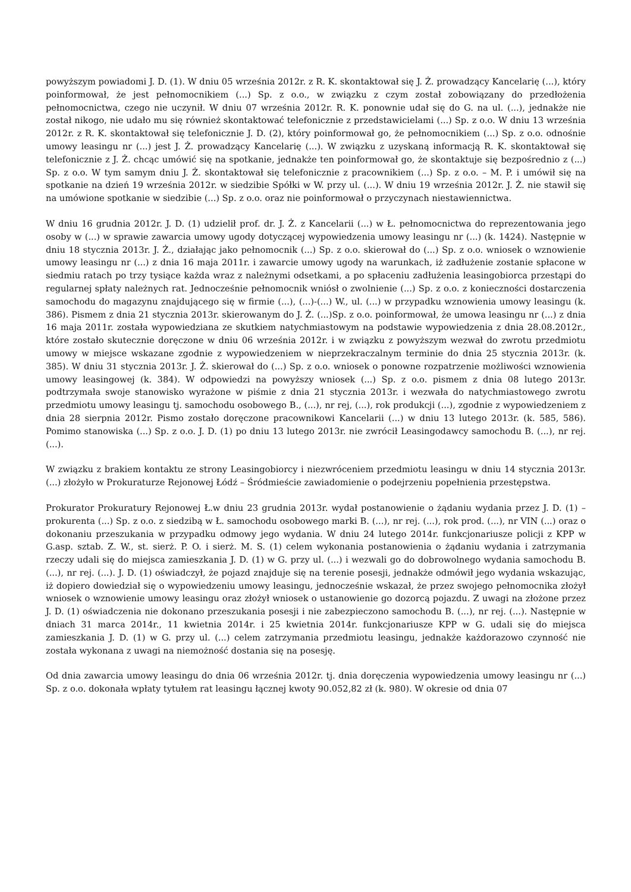powyższym powiadomi J. D. (1). W dniu 05 września 2012r. z R. K. skontaktował się J. Ż. prowadzący Kancelarię (...), który poinformował, że jest pełnomocnikiem (...) Sp. z o.o., w związku z czym został zobowiązany do przedłożenia pełnomocnictwa, czego nie uczynił. W dniu 07 września 2012r. R. K. ponownie udał się do G. na ul. (...), jednakże nie został nikogo, nie udało mu się również skontaktować telefonicznie z przedstawicielami (...) Sp. z o.o. W dniu 13 września 2012r. z R. K. skontaktował się telefonicznie J. D. (2), który poinformował go, że pełnomocnikiem (...) Sp. z o.o. odnośnie umowy leasingu nr (...) jest J. Ż. prowadzący Kancelarię (...). W związku z uzyskaną informacją R. K. skontaktował się telefonicznie z J. Ż. chcąc umówić się na spotkanie, jednakże ten poinformował go, że skontaktuje się bezpośrednio z (...) Sp. z o.o. W tym samym dniu J. Ż. skontaktował się telefonicznie z pracownikiem (...) Sp. z o.o. – M. P. i umówił się na spotkanie na dzień 19 września 2012r. w siedzibie Spółki w W. przy ul. (...). W dniu 19 września 2012r. J. Ż. nie stawił się na umówione spotkanie w siedzibie (...) Sp. z o.o. oraz nie poinformował o przyczynach niestawiennictwa.
W dniu 16 grudnia 2012r. J. D. (1) udzielił prof. dr. J. Ż. z Kancelarii (...) w Ł. pełnomocnictwa do reprezentowania jego osoby w (...) w sprawie zawarcia umowy ugody dotyczącej wypowiedzenia umowy leasingu nr (...) (k. 1424). Następnie w dniu 18 stycznia 2013r. J. Ż., działając jako pełnomocnik (...) Sp. z o.o. skierował do (...) Sp. z o.o. wniosek o wznowienie umowy leasingu nr (...) z dnia 16 maja 2011r. i zawarcie umowy ugody na warunkach, iż zadłużenie zostanie spłacone w siedmiu ratach po trzy tysiące każda wraz z należnymi odsetkami, a po spłaceniu zadłużenia leasingobiorca przestąpi do regularnej spłaty należnych rat. Jednocześnie pełnomocnik wniósł o zwolnienie (...) Sp. z o.o. z konieczności dostarczenia samochodu do magazynu znajdującego się w firmie (...), (...)-(...) W., ul. (...) w przypadku wznowienia umowy leasingu (k. 386). Pismem z dnia 21 stycznia 2013r. skierowanym do J. Ż. (...)Sp. z o.o. poinformował, że umowa leasingu nr (...) z dnia 16 maja 2011r. została wypowiedziana ze skutkiem natychmiastowym na podstawie wypowiedzenia z dnia 28.08.2012r., które zostało skutecznie doręczone w dniu 06 września 2012r. i w związku z powyższym wezwał do zwrotu przedmiotu umowy w miejsce wskazane zgodnie z wypowiedzeniem w nieprzekraczalnym terminie do dnia 25 stycznia 2013r. (k. 385). W dniu 31 stycznia 2013r. J. Ż. skierował do (...) Sp. z o.o. wniosek o ponowne rozpatrzenie możliwości wznowienia umowy leasingowej (k. 384). W odpowiedzi na powyższy wniosek (...) Sp. z o.o. pismem z dnia 08 lutego 2013r. podtrzymała swoje stanowisko wyrażone w piśmie z dnia 21 stycznia 2013r. i wezwała do natychmiastowego zwrotu przedmiotu umowy leasingu tj. samochodu osobowego B., (...), nr rej, (...), rok produkcji (...), zgodnie z wypowiedzeniem z dnia 28 sierpnia 2012r. Pismo zostało doręczone pracownikowi Kancelarii (...) w dniu 13 lutego 2013r. (k. 585, 586). Pomimo stanowiska (...) Sp. z o.o. J. D. (1) po dniu 13 lutego 2013r. nie zwrócił Leasingodawcy samochodu B. (...), nr rej. (...).
W związku z brakiem kontaktu ze strony Leasingobiorcy i niezwróceniem przedmiotu leasingu w dniu 14 stycznia 2013r. (...) złożyło w Prokuraturze Rejonowej Łódź – Śródmieście zawiadomienie o podejrzeniu popełnienia przestępstwa.
Prokurator Prokuratury Rejonowej Ł.w dniu 23 grudnia 2013r. wydał postanowienie o żądaniu wydania przez J. D. (1) – prokurenta (...) Sp. z o.o. z siedzibą w Ł. samochodu osobowego marki B. (...), nr rej. (...), rok prod. (...), nr VIN (...) oraz o dokonaniu przeszukania w przypadku odmowy jego wydania. W dniu 24 lutego 2014r. funkcjonariusze policji z KPP w G.asp. sztab. Z. W., st. sierż. P. O. i sierż. M. S. (1) celem wykonania postanowienia o żądaniu wydania i zatrzymania rzeczy udali się do miejsca zamieszkania J. D. (1) w G. przy ul. (...) i wezwali go do dobrowolnego wydania samochodu B. (...), nr rej. (...). J. D. (1) oświadczył, że pojazd znajduje się na terenie posesji, jednakże odmówił jego wydania wskazując, iż dopiero dowiedział się o wypowiedzeniu umowy leasingu, jednocześnie wskazał, że przez swojego pełnomocnika złożył wniosek o wznowienie umowy leasingu oraz złożył wniosek o ustanowienie go dozorcą pojazdu. Z uwagi na złożone przez J. D. (1) oświadczenia nie dokonano przeszukania posesji i nie zabezpieczono samochodu B. (...), nr rej. (...). Następnie w dniach 31 marca 2014r., 11 kwietnia 2014r. i 25 kwietnia 2014r. funkcjonariusze KPP w G. udali się do miejsca zamieszkania J. D. (1) w G. przy ul. (...) celem zatrzymania przedmiotu leasingu, jednakże każdorazowo czynność nie została wykonana z uwagi na niemożność dostania się na posesję.
Od dnia zawarcia umowy leasingu do dnia 06 września 2012r. tj. dnia doręczenia wypowiedzenia umowy leasingu nr (...) Sp. z o.o. dokonała wpłaty tytułem rat leasingu łącznej kwoty 90.052,82 zł (k. 980). W okresie od dnia 07